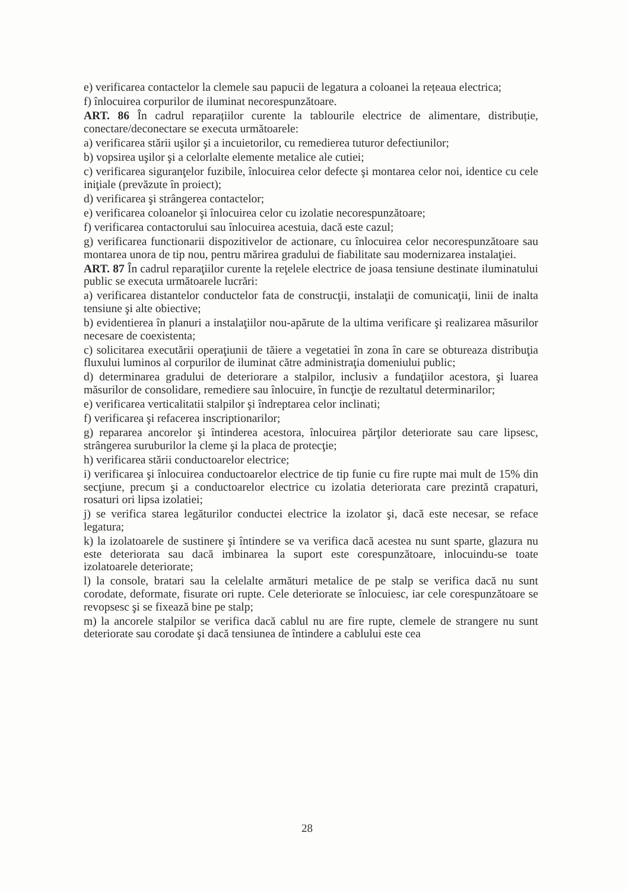e) verificarea contactelor la clemele sau papucii de legatura a coloanei la rețeaua electrica;
f) înlocuirea corpurilor de iluminat necorespunzătoare.
ART. 86 În cadrul reparațiilor curente la tablourile electrice de alimentare, distribuție, conectare/deconectare se executa următoarele:
a) verificarea stării uşilor şi a incuietorilor, cu remedierea tuturor defectiunilor;
b) vopsirea uşilor şi a celorlalte elemente metalice ale cutiei;
c) verificarea siguranţelor fuzibile, înlocuirea celor defecte şi montarea celor noi, identice cu cele iniţiale (prevăzute în proiect);
d) verificarea şi strângerea contactelor;
e) verificarea coloanelor şi înlocuirea celor cu izolatie necorespunzătoare;
f) verificarea contactorului sau înlocuirea acestuia, dacă este cazul;
g) verificarea functionarii dispozitivelor de actionare, cu înlocuirea celor necorespunzătoare sau montarea unora de tip nou, pentru mărirea gradului de fiabilitate sau modernizarea instalaţiei.
ART. 87 În cadrul reparaţiilor curente la reţelele electrice de joasa tensiune destinate iluminatului public se executa următoarele lucrări:
a) verificarea distantelor conductelor fata de construcţii, instalaţii de comunicaţii, linii de inalta tensiune şi alte obiective;
b) evidentierea în planuri a instalaţiilor nou-apărute de la ultima verificare şi realizarea măsurilor necesare de coexistenta;
c) solicitarea executării operaţiunii de tăiere a vegetatiei în zona în care se obtureaza distribuţia fluxului luminos al corpurilor de iluminat către administraţia domeniului public;
d) determinarea gradului de deteriorare a stalpilor, inclusiv a fundaţiilor acestora, şi luarea măsurilor de consolidare, remediere sau înlocuire, în funcţie de rezultatul determinarilor;
e) verificarea verticalitatii stalpilor şi îndreptarea celor inclinati;
f) verificarea şi refacerea inscriptionarilor;
g) repararea ancorelor şi întinderea acestora, înlocuirea părţilor deteriorate sau care lipsesc, strângerea suruburilor la cleme şi la placa de protecţie;
h) verificarea stării conductoarelor electrice;
i) verificarea şi înlocuirea conductoarelor electrice de tip funie cu fire rupte mai mult de 15% din secţiune, precum şi a conductoarelor electrice cu izolatia deteriorata care prezintă crapaturi, rosaturi ori lipsa izolatiei;
j) se verifica starea legăturilor conductei electrice la izolator şi, dacă este necesar, se reface legatura;
k) la izolatoarele de sustinere şi întindere se va verifica dacă acestea nu sunt sparte, glazura nu este deteriorata sau dacă imbinarea la suport este corespunzătoare, inlocuindu-se toate izolatoarele deteriorate;
l) la console, bratari sau la celelalte armături metalice de pe stalp se verifica dacă nu sunt corodate, deformate, fisurate ori rupte. Cele deteriorate se înlocuiesc, iar cele corespunzătoare se revopsesc şi se fixează bine pe stalp;
m) la ancorele stalpilor se verifica dacă cablul nu are fire rupte, clemele de strangere nu sunt deteriorate sau corodate şi dacă tensiunea de întindere a cablului este cea
28